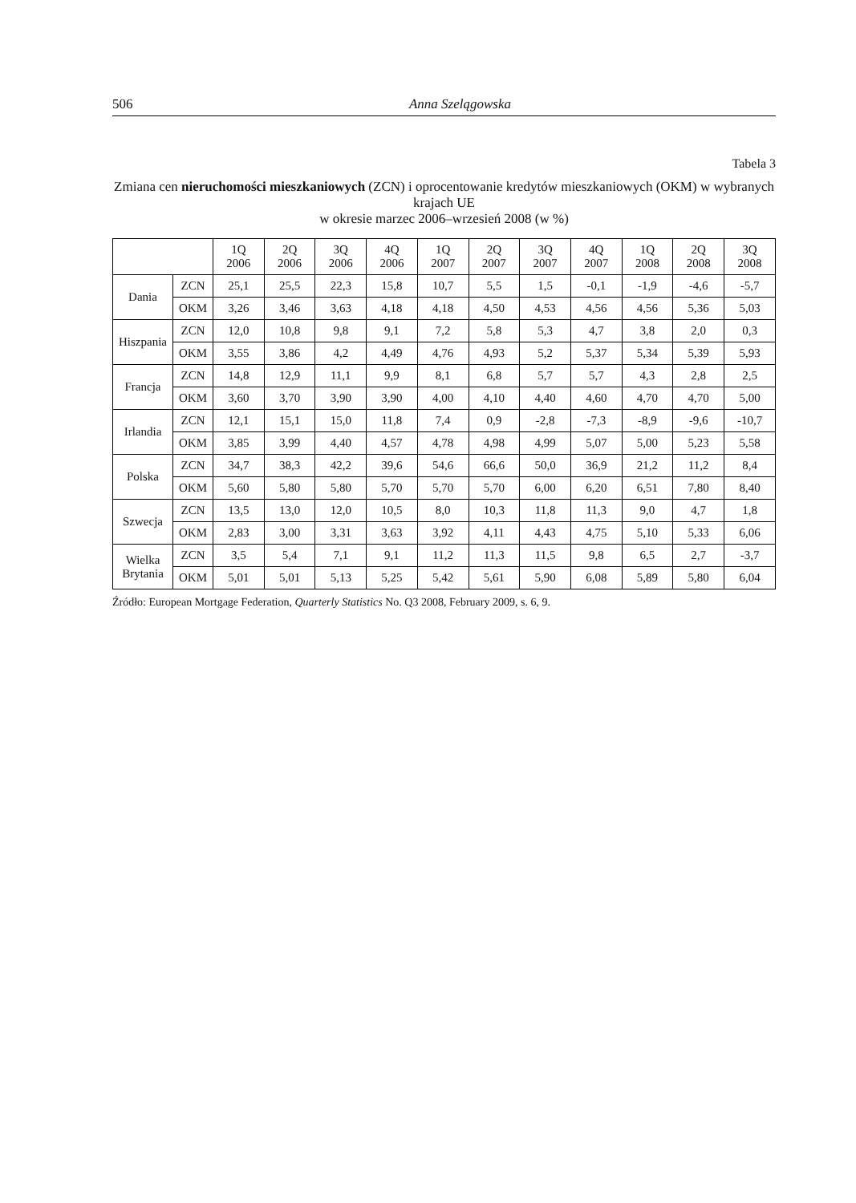506 Anna Szelągowska
Tabela 3
Zmiana cen nieruchomości mieszkaniowych (ZCN) i oprocentowanie kredytów mieszkaniowych (OKM) w wybranych krajach UE
w okresie marzec 2006–wrzesień 2008 (w %)
| | | 1Q 2006 | 2Q 2006 | 3Q 2006 | 4Q 2006 | 1Q 2007 | 2Q 2007 | 3Q 2007 | 4Q 2007 | 1Q 2008 | 2Q 2008 | 3Q 2008 |
| --- | --- | --- | --- | --- | --- | --- | --- | --- | --- | --- | --- | --- |
| Dania | ZCN | 25,1 | 25,5 | 22,3 | 15,8 | 10,7 | 5,5 | 1,5 | -0,1 | -1,9 | -4,6 | -5,7 |
| | OKM | 3,26 | 3,46 | 3,63 | 4,18 | 4,18 | 4,50 | 4,53 | 4,56 | 4,56 | 5,36 | 5,03 |
| Hiszpania | ZCN | 12,0 | 10,8 | 9,8 | 9,1 | 7,2 | 5,8 | 5,3 | 4,7 | 3,8 | 2,0 | 0,3 |
| | OKM | 3,55 | 3,86 | 4,2 | 4,49 | 4,76 | 4,93 | 5,2 | 5,37 | 5,34 | 5,39 | 5,93 |
| Francja | ZCN | 14,8 | 12,9 | 11,1 | 9,9 | 8,1 | 6,8 | 5,7 | 5,7 | 4,3 | 2,8 | 2,5 |
| | OKM | 3,60 | 3,70 | 3,90 | 3,90 | 4,00 | 4,10 | 4,40 | 4,60 | 4,70 | 4,70 | 5,00 |
| Irlandia | ZCN | 12,1 | 15,1 | 15,0 | 11,8 | 7,4 | 0,9 | -2,8 | -7,3 | -8,9 | -9,6 | -10,7 |
| | OKM | 3,85 | 3,99 | 4,40 | 4,57 | 4,78 | 4,98 | 4,99 | 5,07 | 5,00 | 5,23 | 5,58 |
| Polska | ZCN | 34,7 | 38,3 | 42,2 | 39,6 | 54,6 | 66,6 | 50,0 | 36,9 | 21,2 | 11,2 | 8,4 |
| | OKM | 5,60 | 5,80 | 5,80 | 5,70 | 5,70 | 5,70 | 6,00 | 6,20 | 6,51 | 7,80 | 8,40 |
| Szwecja | ZCN | 13,5 | 13,0 | 12,0 | 10,5 | 8,0 | 10,3 | 11,8 | 11,3 | 9,0 | 4,7 | 1,8 |
| | OKM | 2,83 | 3,00 | 3,31 | 3,63 | 3,92 | 4,11 | 4,43 | 4,75 | 5,10 | 5,33 | 6,06 |
| Wielka Brytania | ZCN | 3,5 | 5,4 | 7,1 | 9,1 | 11,2 | 11,3 | 11,5 | 9,8 | 6,5 | 2,7 | -3,7 |
| | OKM | 5,01 | 5,01 | 5,13 | 5,25 | 5,42 | 5,61 | 5,90 | 6,08 | 5,89 | 5,80 | 6,04 |
Źródło: European Mortgage Federation, Quarterly Statistics No. Q3 2008, February 2009, s. 6, 9.